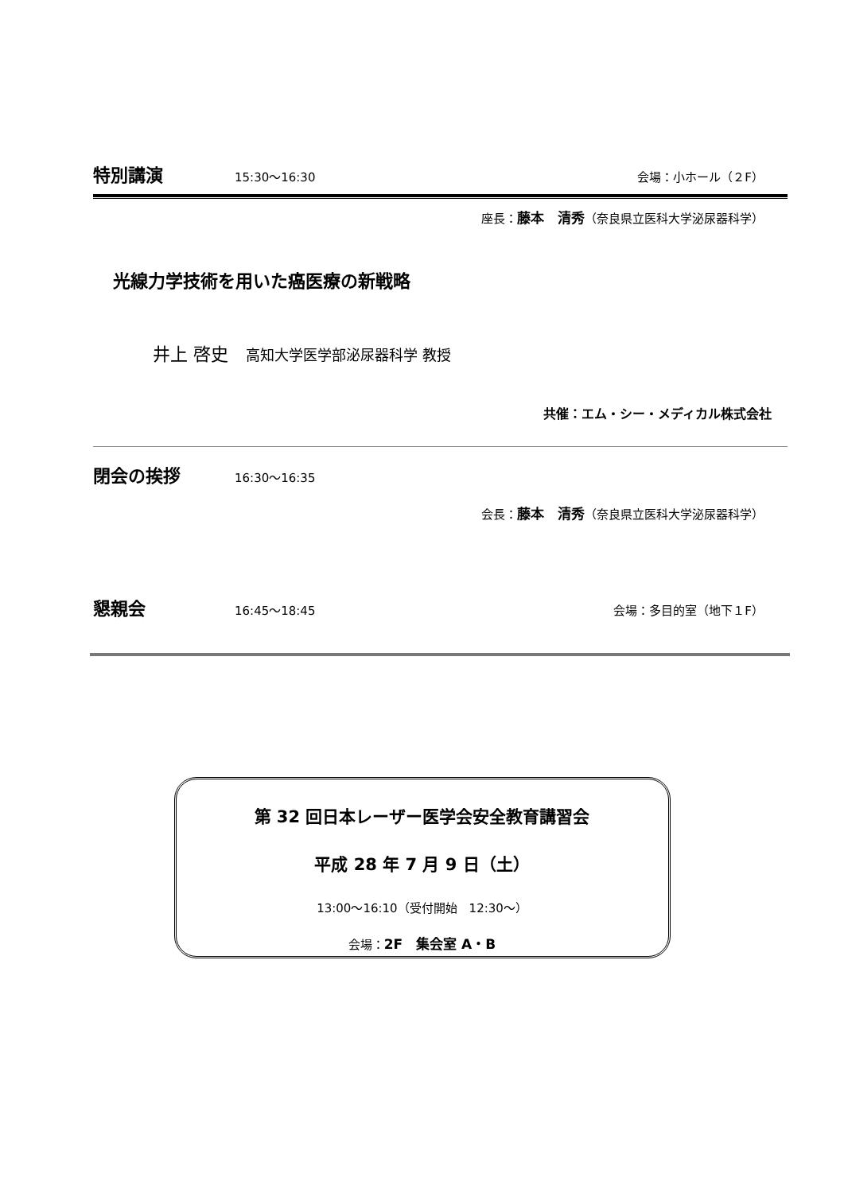特別講演 15:30～16:30 会場：小ホール（２F）
座長：藤本　清秀（奈良県立医科大学泌尿器科学）
光線力学技術を用いた癌医療の新戦略
井上 啓史　高知大学医学部泌尿器科学 教授
共催：エム・シー・メディカル株式会社
閉会の挨拶 16:30～16:35
会長：藤本　清秀（奈良県立医科大学泌尿器科学）
懇親会 16:45～18:45 会場：多目的室（地下１F）
第 32 回日本レーザー医学会安全教育講習会
平成 28 年 7 月 9 日（土）
13:00～16:10（受付開始　12:30～）
会場：2F　集会室 A・B